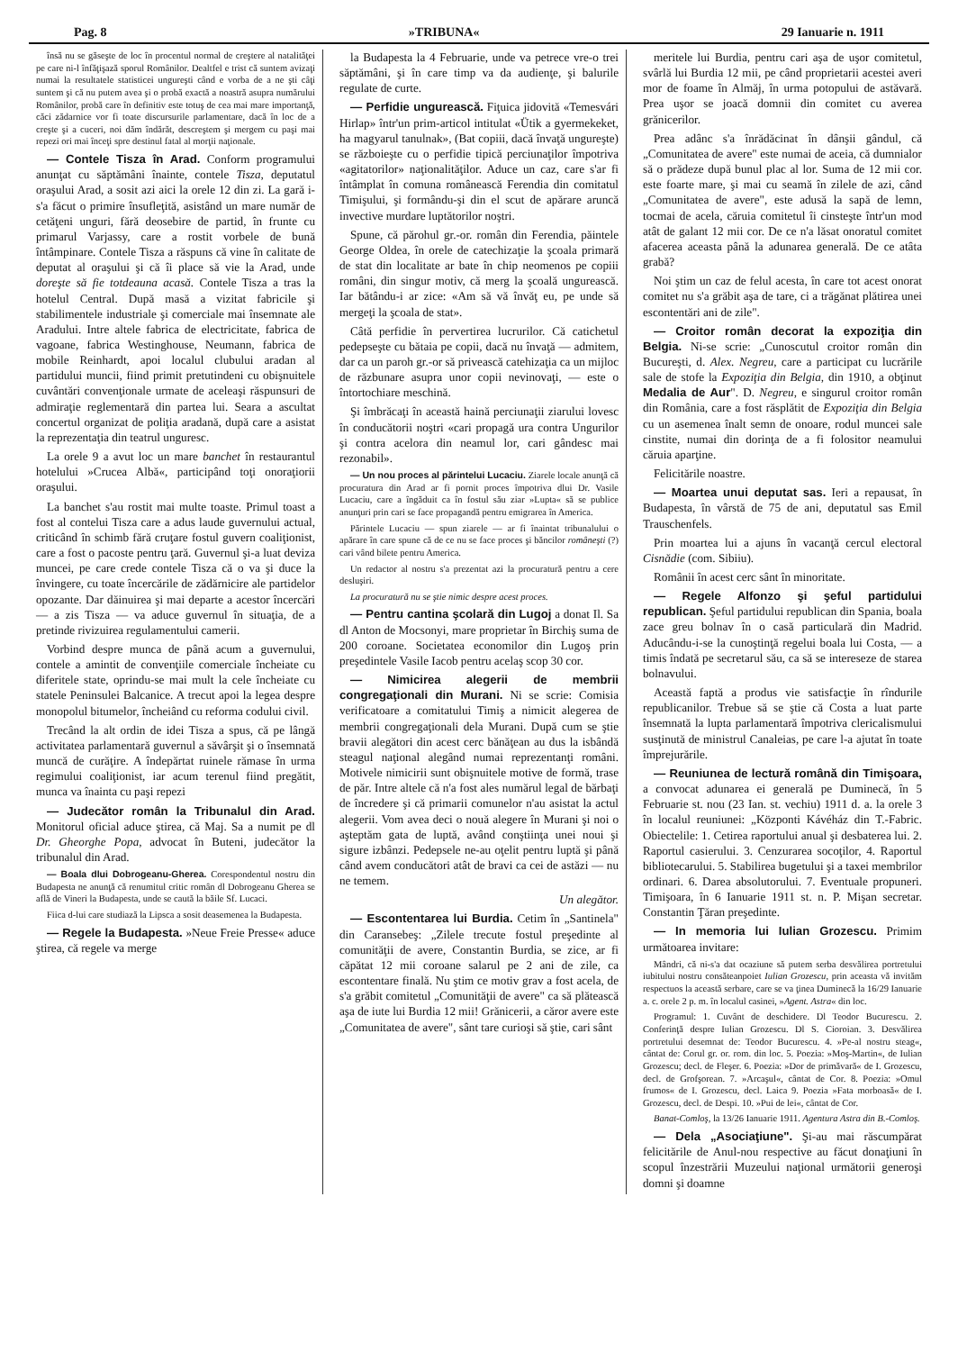Pag. 8 »TRIBUNA« 29 Ianuarie n. 1911
însă nu se găseşte de loc în procentul normal de creştere al natalităţei pe care ni-l înfăţişază sporul Românilor. Dealtfel e trist că suntem avizaţi numai la resultatele statisticei ungureşti când e vorba de a ne şti câţi suntem şi că nu putem avea şi o probă exactă a noastră asupra numărului Românilor, probă care în definitiv este totuş de cea mai mare importanţă, căci zădarnice vor fi toate discursurile parlamentare, dacă în loc de a creşte şi a cuceri, noi dăm îndărăt, descreştem şi mergem cu paşi mai repezi ori mai înceţi spre destinul fatal al morţii naţionale.
— Contele Tisza în Arad. Conform programului anunţat cu săptămâni înainte, contele Tisza, deputatul oraşului Arad, a sosit azi aici la orele 12 din zi. La gară i-s'a făcut o primire însufleţită, asistând un mare număr de cetăţeni unguri, fără deosebire de partid, în frunte cu primarul Varjassy, care a rostit vorbele de bună întâmpinare. Contele Tisza a răspuns că vine în calitate de deputat al oraşului şi că îi place să vie la Arad, unde doreşte să fie totdeauna acasă. Contele Tisza a tras la hotelul Central. După masă a vizitat fabricile şi stabilimentele industriale şi comerciale mai însemnate ale Aradului. Intre altele fabrica de electricitate, fabrica de vagoane, fabrica Westinghouse, Neumann, fabrica de mobile Reinhardt, apoi localul clubului aradan al partidului muncii, fiind primit pretutindeni cu obişnuitele cuvântări convenţionale urmate de aceleaşi răspunsuri de admiraţie reglementară din partea lui. Seara a ascultat concertul organizat de poliţia aradană, după care a asistat la reprezentaţia din teatrul unguresc.
La orele 9 a avut loc un mare banchet în restaurantul hotelului »Crucea Albă«, participând toţi onoraţiorii oraşului.
La banchet s'au rostit mai multe toaste. Primul toast a fost al contelui Tisza care a adus laude guvernului actual, criticând în schimb fără cruţare fostul guvern coaliţionist, care a fost o pacoste pentru ţară. Guvernul şi-a luat deviza muncei, pe care crede contele Tisza că o va şi duce la învingere, cu toate încercările de zădărnicire ale partidelor opozante. Dar dăinuirea şi mai departe a acestor încercări — a zis Tisza — va aduce guvernul în situaţia, de a pretinde rivizuirea regulamentului camerii.
Vorbind despre munca de până acum a guvernului, contele a amintit de convenţiile comerciale încheiate cu diferitele state, oprindu-se mai mult la cele încheiate cu statele Peninsulei Balcanice. A trecut apoi la legea despre monopolul bitumelor, încheiând cu reforma codului civil.
Trecând la alt ordin de idei Tisza a spus, că pe lângă activitatea parlamentară guvernul a săvârşit şi o însemnată muncă de curăţire. A îndepărtat ruinele rămase în urma regimului coaliţionist, iar acum terenul fiind pregătit, munca va înainta cu paşi repezi
— Judecător român la Tribunalul din Arad. Monitorul oficial aduce ştirea, că Maj. Sa a numit pe dl Dr. Gheorghe Popa, advocat în Buteni, judecător la tribunalul din Arad.
— Boala dlui Dobrogeanu-Gherea. Corespondentul nostru din Budapesta ne anunţă că renumitul critic român dl Dobrogeanu Gherea se află de Vineri la Budapesta, unde se caută la băile Sf. Lucaci.
Fiica d-lui care studiază la Lipsca a sosit deasemenea la Budapesta.
— Regele la Budapesta. »Neue Freie Presse« aduce ştirea, că regele va merge
la Budapesta la 4 Februarie, unde va petrece vre-o trei săptămâni, şi în care timp va da audienţe, şi balurile regulate de curte.
— Perfidie ungurească. Fiţuica jidovită «Temesvári Hirlap» într'un prim-articol intitulat «Ütik a gyermekeket, ha magyarul tanulnak», (Bat copiii, dacă învaţă ungureşte) se războieşte cu o perfidie tipică perciunaţilor împotriva «agitatorilor» naţionalităţilor. Aduce un caz, care s'ar fi întâmplat în comuna românească Ferendia din comitatul Timişului, şi formându-şi din el scut de apărare aruncă invective murdare luptătorilor noştri.
Spune, că părohul gr.-or. român din Ferendia, păintele George Oldea, în orele de catechizaţie la şcoala primară de stat din localitate ar bate în chip neomenos pe copiii români, din singur motiv, că merg la şcoală ungurească. Iar bătându-i ar zice: «Am să vă învăţ eu, pe unde să mergeţi la şcoala de stat».
Câtă perfidie în pervertirea lucrurilor. Că catichetul pedepseşte cu bătaia pe copii, dacă nu învaţă — admitem, dar ca un paroh gr.-or să privească catehizaţia ca un mijloc de răzbunare asupra unor copii nevinovaţi, — este o întortochiare meschină.
Şi îmbrăcaţi în această haină perciunaţii ziarului lovesc în conducătorii noştri «cari propagă ura contra Ungurilor şi contra acelora din neamul lor, cari gândesc mai rezonabil».
— Un nou proces al părintelui Lucaciu. Ziarele locale anunţă că procuratura din Arad ar fi pornit proces împotriva dlui Dr. Vasile Lucaciu, care a îngăduit ca în fostul său ziar »Lupta« să se publice anunţuri prin cari se face propagandă pentru emigrarea în America.
Părintele Lucaciu — spun ziarele — ar fi înaintat tribunalului o apărare în care spune că de ce nu se face proces şi băncilor româneşti (?) cari vând bilete pentru America.
Un redactor al nostru s'a prezentat azi la procuratură pentru a cere desluşiri.
La procuratură nu se ştie nimic despre acest proces.
— Pentru cantina şcolară din Lugoj a donat Il. Sa dl Anton de Mocsonyi, mare proprietar în Birchiş suma de 200 coroane. Societatea economilor din Lugoş prin preşedintele Vasile Iacob pentru acelaş scop 30 cor.
— Nimicirea alegerii de membrii congregaţionali din Murani. Ni se scrie: Comisia verificatoare a comitatului Timiş a nimicit alegerea de membrii congregaţionali dela Murani. După cum se ştie bravii alegători din acest cerc bănăţean au dus la isbândă steagul naţional alegând numai reprezentanţi români. Motivele nimicirii sunt obişnuitele motive de formă, trase de păr. Intre altele că n'a fost ales numărul legal de bărbaţi de încredere şi că primarii comunelor n'au asistat la actul alegerii. Vom avea deci o nouă alegere în Murani şi noi o aşteptăm gata de luptă, având conştiinţa unei noui şi sigure izbânzi. Pedepsele ne-au oţelit pentru luptă şi până când avem conducători atât de bravi ca cei de astăzi — nu ne temem.
Un alegător.
— Escontentarea lui Burdia. Cetim în „Santinela" din Caransebeş: „Zilele trecute fostul preşedinte al comunităţii de avere, Constantin Burdia, se zice, ar fi căpătat 12 mii coroane salarul pe 2 ani de zile, ca escontentare finală. Nu ştim ce motiv grav a fost acela, de s'a grăbit comitetul „Comunităţii de avere" ca să plătească aşa de iute lui Burdia 12 mii! Grănicerii, a căror avere este „Comunitatea de avere", sânt tare curioşi să ştie, cari sânt
meritele lui Burdia, pentru cari aşa de uşor comitetul, svârlă lui Burdia 12 mii, pe când proprietarii acestei averi mor de foame în Almăj, în urma potopului de astăvară. Prea uşor se joacă domnii din comitet cu averea grănicerilor.
Prea adânc s'a înrădăcinat în dânşii gândul, că „Comunitatea de avere" este numai de aceia, că dumnialor să o prădeze după bunul plac al lor. Suma de 12 mii cor. este foarte mare, şi mai cu seamă în zilele de azi, când „Comunitatea de avere", este adusă la sapă de lemn, tocmai de acela, căruia comitetul îi cinsteşte într'un mod atât de galant 12 mii cor. De ce n'a lăsat onoratul comitet afacerea aceasta până la adunarea generală. De ce atâta grabă?
Noi ştim un caz de felul acesta, în care tot acest onorat comitet nu s'a grăbit aşa de tare, ci a trăgănat plătirea unei escontentări ani de zile".
— Croitor român decorat la expoziţia din Belgia. Ni-se scrie: „Cunoscutul croitor român din Bucureşti, d. Alex. Negreu, care a participat cu lucrările sale de stofe la Expoziţia din Belgia, din 1910, a obţinut Medalia de Aur". D. Negreu, e singurul croitor român din România, care a fost răsplătit de Expoziţia din Belgia cu un asemenea înalt semn de onoare, rodul muncei sale cinstite, numai din dorinţa de a fi folositor neamului căruia aparţine.
Felicitările noastre.
— Moartea unui deputat sas. Ieri a repausat, în Budapesta, în vârstă de 75 de ani, deputatul sas Emil Trauschenfels.
Prin moartea lui a ajuns în vacanţă cercul electoral Cisnădie (com. Sibiiu).
Românii în acest cerc sânt în minoritate.
— Regele Alfonzo şi şeful partidului republican. Şeful partidului republican din Spania, boala zace greu bolnav în o casă particulară din Madrid. Aducându-i-se la cunoştinţă regelui boala lui Costa, — a timis îndată pe secretarul său, ca să se intereseze de starea bolnavului.
Această faptă a produs vie satisfacţie în rîndurile republicanilor. Trebue să se ştie că Costa a luat parte însemnată la lupta parlamentară împotriva clericalismului susţinută de ministrul Canaleias, pe care l-a ajutat în toate împrejurările.
— Reuniunea de lectură română din Timişoara, a convocat adunarea ei generală pe Duminecă, în 5 Februarie st. nou (23 Ian. st. vechiu) 1911 d. a. la orele 3 în localul reuniunei: „Központi Kávéház din T.-Fabric. Obiectelile: 1. Cetirea raportului anual şi desbaterea lui. 2. Raportul casierului. 3. Cenzurarea socoţilor, 4. Raportul bibliotecarului. 5. Stabilirea bugetului şi a taxei membrilor ordinari. 6. Darea absolutorului. 7. Eventuale propuneri. Timişoara, în 6 Ianuarie 1911 st. n. P. Mişan secretar. Constantin Ţăran preşedinte.
— In memoria lui Iulian Grozescu. Primim următoarea invitare:
Mândri, că ni-s'a dat ocaziune să putem serba desvălirea portretului iubitului nostru consăteanpoiet Iulian Grozescu, prin aceasta vă invităm respectuos la această serbare, care se va ţinea Duminecă la 16/29 Ianuarie a. c. orele 2 p. m. în localul casinei, »Agent. Astra« din loc.
Programul: 1. Cuvânt de deschidere. Dl Teodor Bucurescu. 2. Conferinţă despre Iulian Grozescu. Dl S. Cioroian. 3. Desvălirea portretului desemnat de: Teodor Bucurescu. 4. »Pe-al nostru steag«, cântat de: Corul gr. or. rom. din loc. 5. Poezia: »Moş-Martin«, de Iulian Grozescu; decl. de Fleşer. 6. Poezia: »Dor de primăvară« de I. Grozescu, decl. de Grofşorean. 7. »Arcaşul«, cântat de Cor. 8. Poezia: »Omul frumos« de I. Grozescu, decl. Laica 9. Poezia »Fata morboasă« de I. Grozescu, decl. de Despi. 10. »Pui de lei«, cântat de Cor.
Banat-Comloş, la 13/26 Ianuarie 1911. Agentura Astra din B.-Comloş.
— Dela „Asociaţiune". Şi-au mai răscumpărat felicitările de Anul-nou respective au făcut donaţiuni în scopul înzestrării Muzeului naţional următorii generoşi domni şi doamne